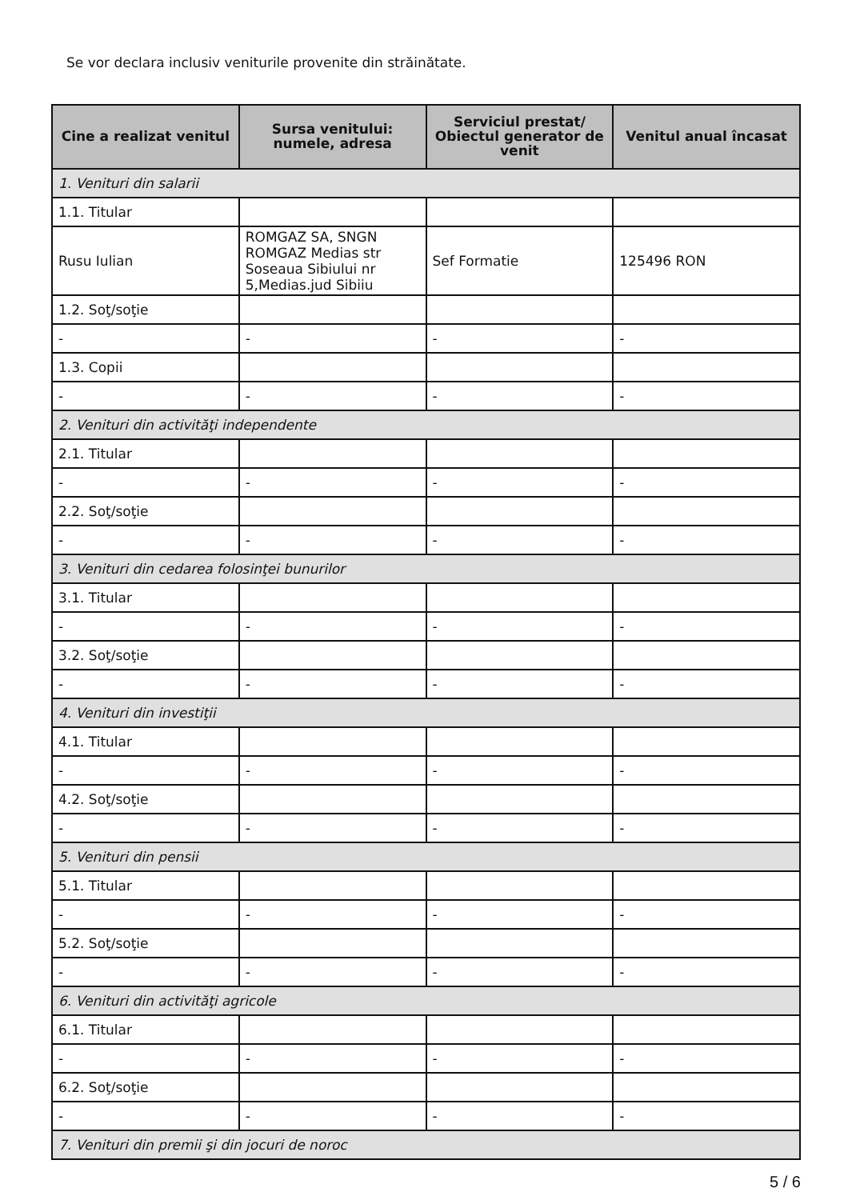Se vor declara inclusiv veniturile provenite din străinătate.
| Cine a realizat venitul | Sursa venitului: numele, adresa | Serviciul prestat/ Obiectul generator de venit | Venitul anual încasat |
| --- | --- | --- | --- |
| 1. Venituri din salarii | | | |
| 1.1. Titular | | | |
| Rusu Iulian | ROMGAZ SA, SNGN ROMGAZ Medias str Soseaua Sibiului nr 5,Medias.jud Sibiiu | Sef Formatie | 125496 RON |
| 1.2. Soţ/soţie | | | |
| - | - | - | - |
| 1.3. Copii | | | |
| - | - | - | - |
| 2. Venituri din activităţi independente | | | |
| 2.1. Titular | | | |
| - | - | - | - |
| 2.2. Soţ/soţie | | | |
| - | - | - | - |
| 3. Venituri din cedarea folosinţei bunurilor | | | |
| 3.1. Titular | | | |
| - | - | - | - |
| 3.2. Soţ/soţie | | | |
| - | - | - | - |
| 4. Venituri din investiţii | | | |
| 4.1. Titular | | | |
| - | - | - | - |
| 4.2. Soţ/soţie | | | |
| - | - | - | - |
| 5. Venituri din pensii | | | |
| 5.1. Titular | | | |
| - | - | - | - |
| 5.2. Soţ/soţie | | | |
| - | - | - | - |
| 6. Venituri din activităţi agricole | | | |
| 6.1. Titular | | | |
| - | - | - | - |
| 6.2. Soţ/soţie | | | |
| - | - | - | - |
| 7. Venituri din premii şi din jocuri de noroc | | | |
5 / 6